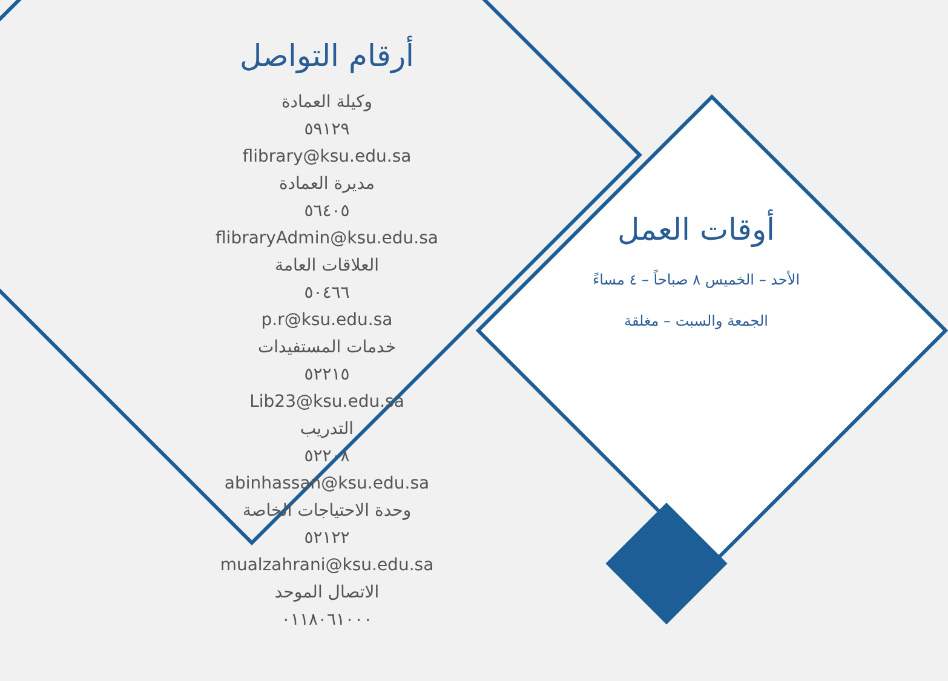أرقام التواصل
وكيلة العمادة
٥٩١٢٩
flibrary@ksu.edu.sa
مديرة العمادة
٥٦٤٠٥
flibraryAdmin@ksu.edu.sa
العلاقات العامة
٥٠٤٦٦
p.r@ksu.edu.sa
خدمات المستفيدات
٥٢٢١٥
Lib23@ksu.edu.sa
التدريب
٥٢٢٠٨
abinhassan@ksu.edu.sa
وحدة الاحتياجات الخاصة
٥٢١٢٢
mualzahrani@ksu.edu.sa
الاتصال الموحد
٠١١٨٠٦١٠٠٠
أوقات العمل
الأحد – الخميس ٨ صباحاً – ٤ مساءً
الجمعة والسبت – مغلقة